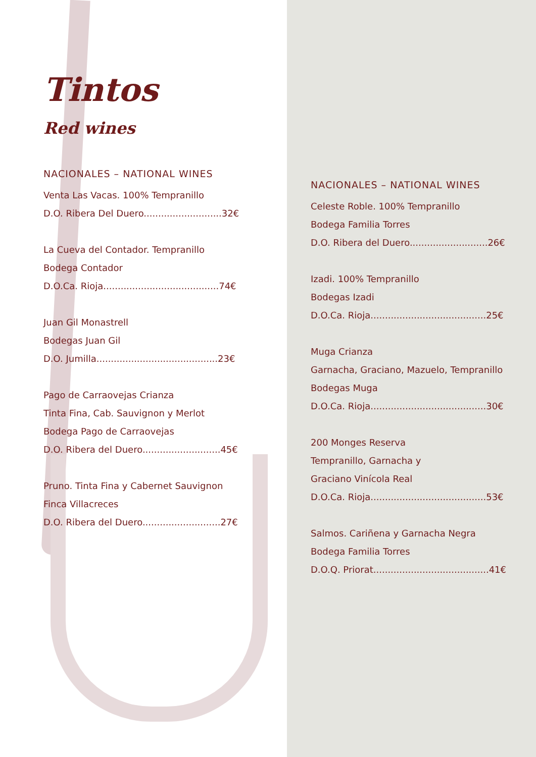Tintos
Red wines
NACIONALES – NATIONAL WINES
Venta Las Vacas. 100% Tempranillo
D.O. Ribera Del Duero...........................32€
La Cueva del Contador. Tempranillo
Bodega Contador
D.O.Ca. Rioja........................................74€
Juan Gil Monastrell
Bodegas Juan Gil
D.O. Jumilla..........................................23€
Pago de Carraovejas Crianza
Tinta Fina, Cab. Sauvignon y Merlot
Bodega Pago de Carraovejas
D.O. Ribera del Duero...........................45€
Pruno. Tinta Fina y Cabernet Sauvignon
Finca Villacreces
D.O. Ribera del Duero...........................27€
NACIONALES – NATIONAL WINES
Celeste Roble. 100% Tempranillo
Bodega Familia Torres
D.O. Ribera del Duero...........................26€
Izadi. 100% Tempranillo
Bodegas Izadi
D.O.Ca. Rioja........................................25€
Muga Crianza
Garnacha, Graciano, Mazuelo, Tempranillo
Bodegas Muga
D.O.Ca. Rioja........................................30€
200 Monges Reserva
Tempranillo, Garnacha y
Graciano Vinícola Real
D.O.Ca. Rioja........................................53€
Salmos. Cariñena y Garnacha Negra
Bodega Familia Torres
D.O.Q. Priorat........................................41€